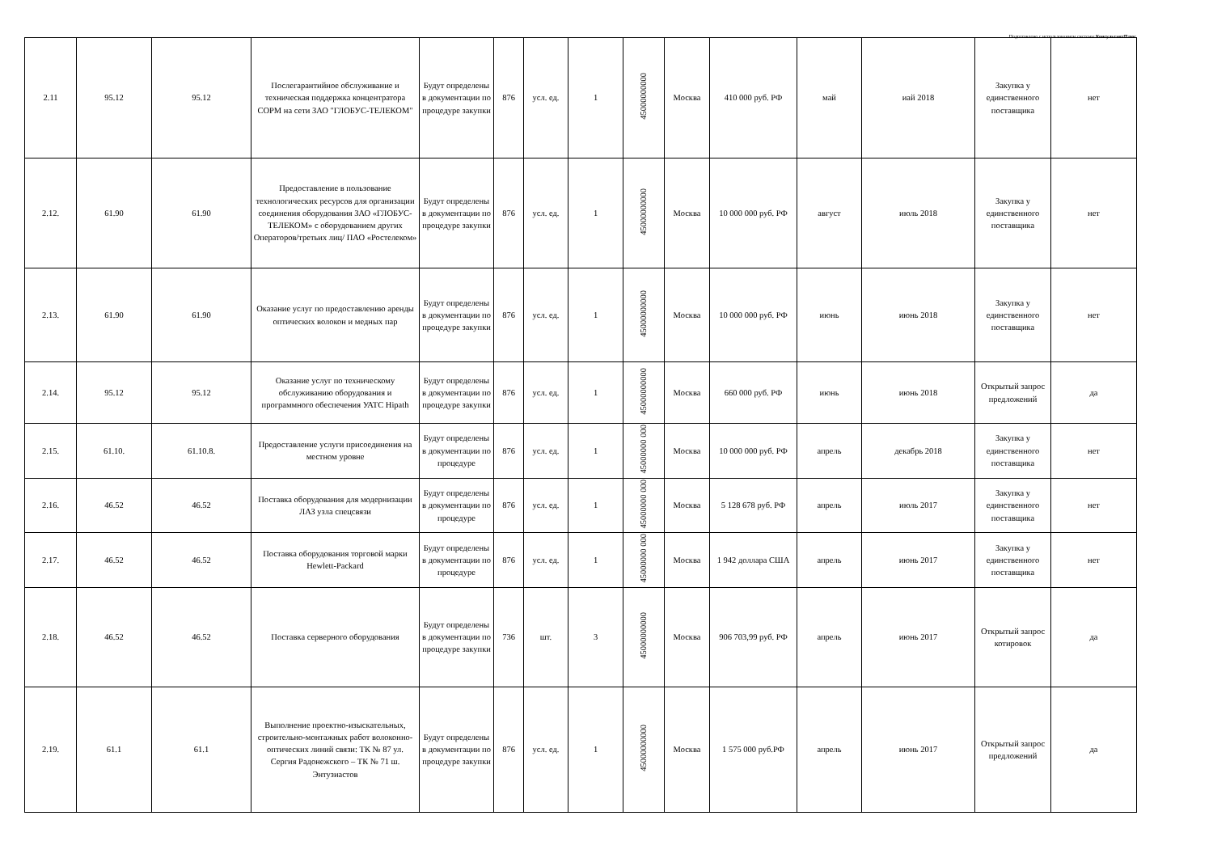Подготовлено с использованием системы КонсультантПлюс
| 2.11 | 95.12 | 95.12 | Послегарантийное обслуживание и техническая поддержка концентратора СОРМ на сети ЗАО "ГЛОБУС-ТЕЛЕКОМ" | Будут определены в документации по процедуре закупки | 876 | усл. ед. | 1 | 45000000000 | Москва | 410 000 руб. РФ | май | иай 2018 | Закупка у единственного поставщика | нет |
| 2.12. | 61.90 | 61.90 | Предоставление в пользование технологических ресурсов для организации соединения оборудования ЗАО «ГЛОБУС-ТЕЛЕКОМ» с оборудованием других Операторов/третьих лиц/ ПАО «Ростелеком» | Будут определены в документации по процедуре закупки | 876 | усл. ед. | 1 | 45000000000 | Москва | 10 000 000 руб. РФ | август | июль 2018 | Закупка у единственного поставщика | нет |
| 2.13. | 61.90 | 61.90 | Оказание услуг по предоставлению аренды оптических волокон и медных пар | Будут определены в документации по процедуре закупки | 876 | усл. ед. | 1 | 45000000000 | Москва | 10 000 000 руб. РФ | июнь | июнь 2018 | Закупка у единственного поставщика | нет |
| 2.14. | 95.12 | 95.12 | Оказание услуг по техническому обслуживанию оборудования и программного обеспечения УАТС Hipath | Будут определены в документации по процедуре закупки | 876 | усл. ед. | 1 | 45000000000 | Москва | 660 000 руб. РФ | июнь | июнь 2018 | Открытый запрос предложений | да |
| 2.15. | 61.10. | 61.10.8. | Предоставление услуги присоединения на местном уровне | Будут определены в документации по процедуре | 876 | усл. ед. | 1 | 45000000 000 | Москва | 10 000 000 руб. РФ | апрель | декабрь 2018 | Закупка у единственного поставщика | нет |
| 2.16. | 46.52 | 46.52 | Поставка оборудования для модернизации ЛАЗ узла спецсвязи | Будут определены в документации по процедуре | 876 | усл. ед. | 1 | 45000000 000 | Москва | 5 128 678 руб. РФ | апрель | июль 2017 | Закупка у единственного поставщика | нет |
| 2.17. | 46.52 | 46.52 | Поставка оборудования торговой марки Hewlett-Packard | Будут определены в документации по процедуре | 876 | усл. ед. | 1 | 45000000 000 | Москва | 1 942 доллара США | апрель | июнь 2017 | Закупка у единственного поставщика | нет |
| 2.18. | 46.52 | 46.52 | Поставка серверного оборудования | Будут определены в документации по процедуре закупки | 736 | шт. | 3 | 45000000000 | Москва | 906 703,99 руб. РФ | апрель | июнь 2017 | Открытый запрос котировок | да |
| 2.19. | 61.1 | 61.1 | Выполнение проектно-изыскательных, строительно-монтажных работ волоконно-оптических линий связи: ТК № 87 ул. Сергия Радонежского – ТК № 71 ш. Энтузиастов | Будут определены в документации по процедуре закупки | 876 | усл. ед. | 1 | 45000000000 | Москва | 1 575 000 руб.РФ | апрель | июнь 2017 | Открытый запрос предложений | да |